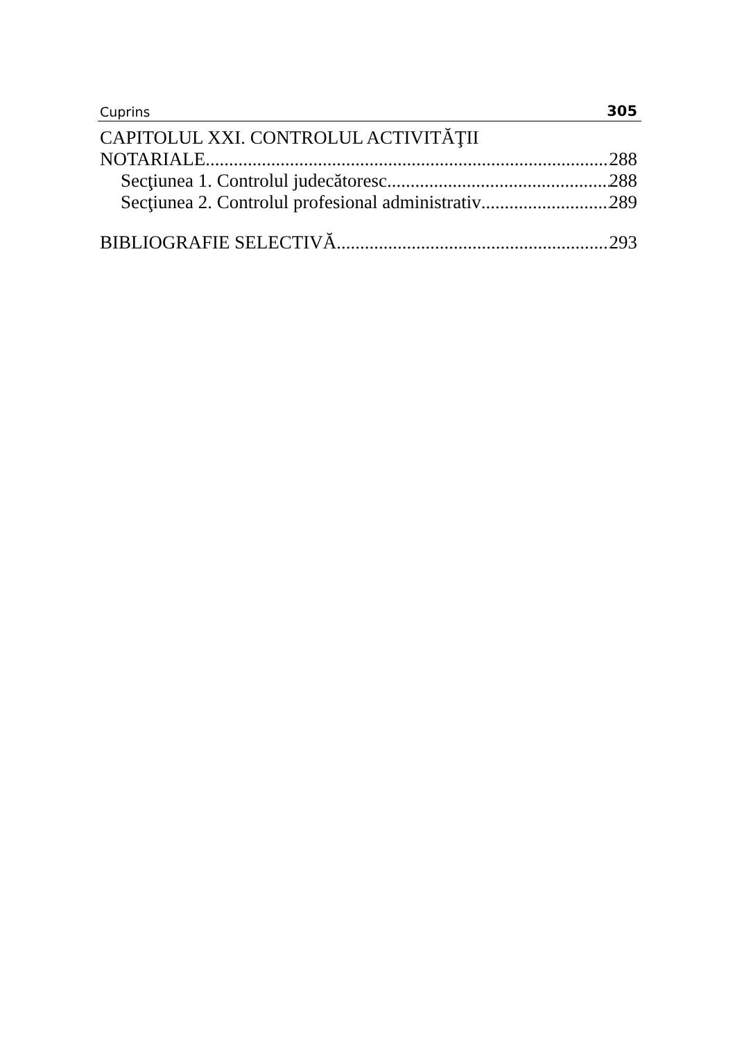Cuprins 305
CAPITOLUL XXI. CONTROLUL ACTIVITĂŢII
NOTARIALE 288
Secţiunea 1. Controlul judecătoresc 288
Secţiunea 2. Controlul profesional administrativ 289
BIBLIOGRAFIE SELECTIVĂ 293